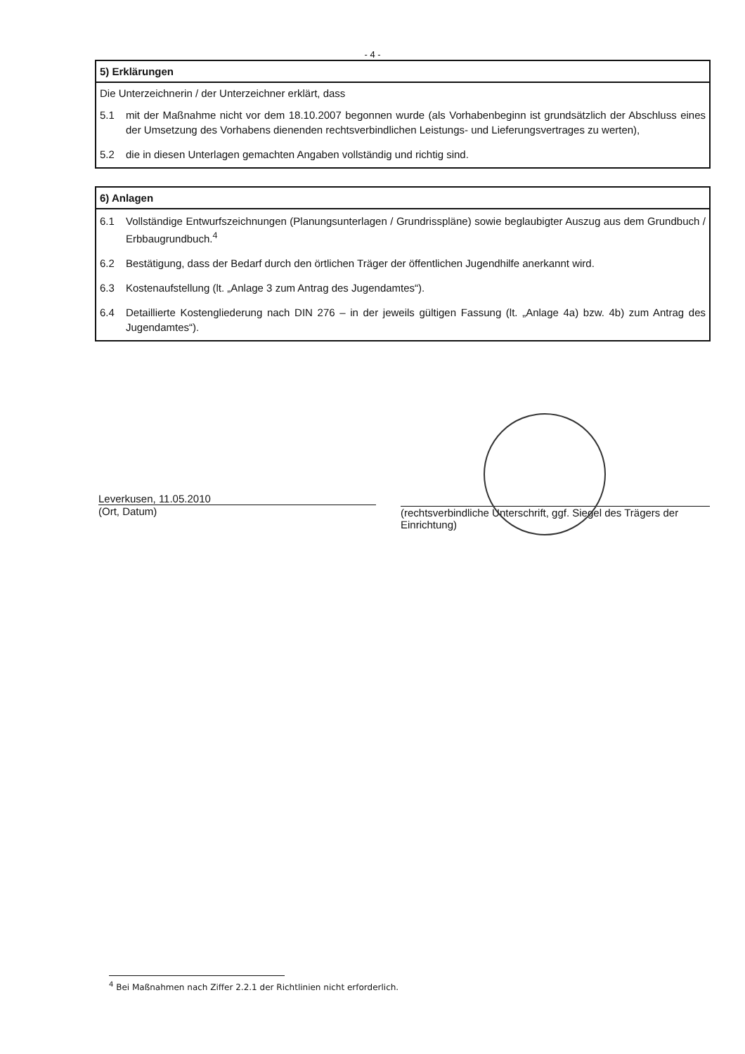- 4 -
5) Erklärungen
Die Unterzeichnerin / der Unterzeichner erklärt, dass
5.1 mit der Maßnahme nicht vor dem 18.10.2007 begonnen wurde (als Vorhabenbeginn ist grundsätzlich der Abschluss eines der Umsetzung des Vorhabens dienenden rechtsverbindlichen Leistungs- und Lieferungsvertrages zu werten),
5.2 die in diesen Unterlagen gemachten Angaben vollständig und richtig sind.
6) Anlagen
6.1 Vollständige Entwurfszeichnungen (Planungsunterlagen / Grundrisspläne) sowie beglaubigter Auszug aus dem Grundbuch / Erbbaugrundbuch.<sup>4</sup>
6.2 Bestätigung, dass der Bedarf durch den örtlichen Träger der öffentlichen Jugendhilfe anerkannt wird.
6.3 Kostenaufstellung (lt. „Anlage 3 zum Antrag des Jugendamtes“).
6.4 Detaillierte Kostengliederung nach DIN 276 – in der jeweils gültigen Fassung (lt. „Anlage 4a) bzw. 4b) zum Antrag des Jugendamtes“).
Leverkusen, 11.05.2010
(Ort, Datum)
(rechtsverbindliche Unterschrift, ggf. Siegel des Trägers der Einrichtung)
<sup>4</sup> Bei Maßnahmen nach Ziffer 2.2.1 der Richtlinien nicht erforderlich.